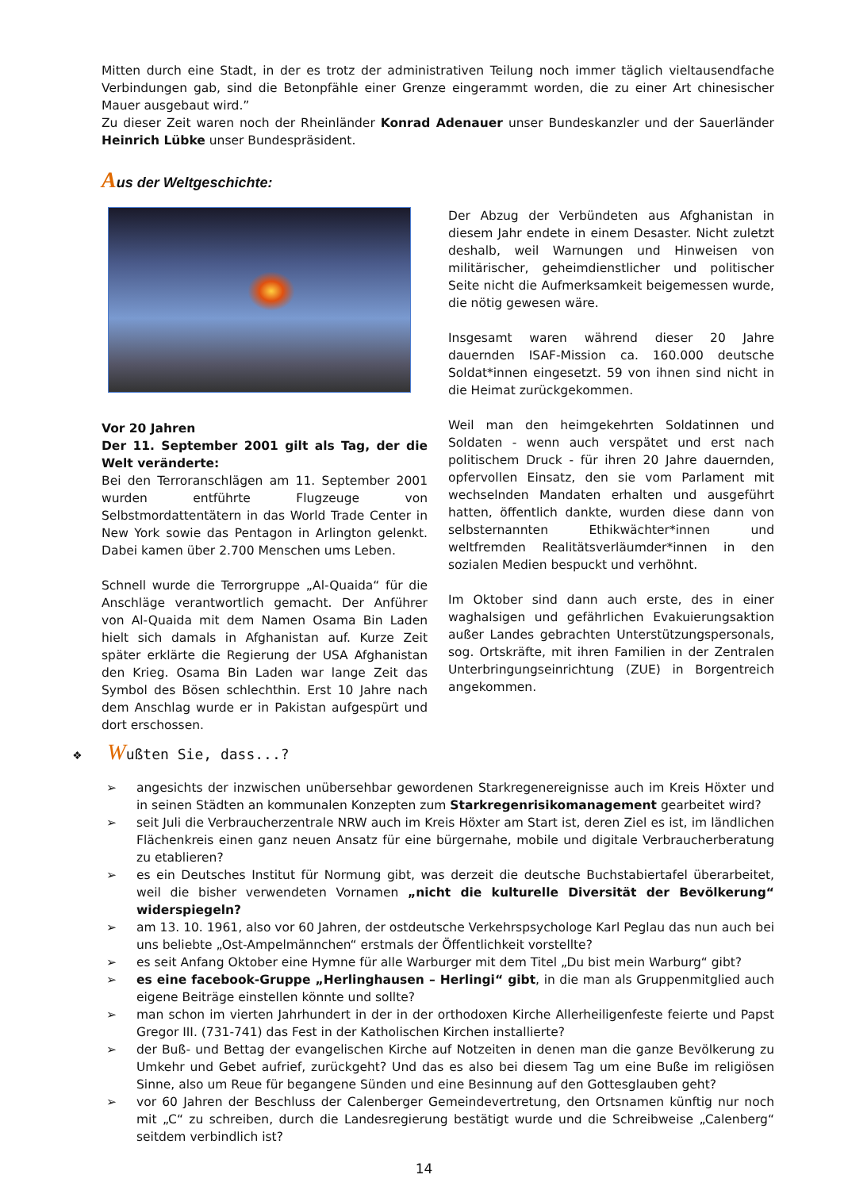Mitten durch eine Stadt, in der es trotz der administrativen Teilung noch immer täglich vieltausendfache Verbindungen gab, sind die Betonpfähle einer Grenze eingerammt worden, die zu einer Art chinesischer Mauer ausgebaut wird.”
Zu dieser Zeit waren noch der Rheinländer Konrad Adenauer unser Bundeskanzler und der Sauerländer Heinrich Lübke unser Bundespräsident.
Aus der Weltgeschichte:
Vor 20 Jahren
Der 11. September 2001 gilt als Tag, der die Welt veränderte:
Bei den Terroranschlägen am 11. September 2001 wurden entführte Flugzeuge von Selbstmordattentätern in das World Trade Center in New York sowie das Pentagon in Arlington gelenkt. Dabei kamen über 2.700 Menschen ums Leben.
Schnell wurde die Terrorgruppe „Al-Quaida“ für die Anschläge verantwortlich gemacht. Der Anführer von Al-Quaida mit dem Namen Osama Bin Laden hielt sich damals in Afghanistan auf. Kurze Zeit später erklärte die Regierung der USA Afghanistan den Krieg. Osama Bin Laden war lange Zeit das Symbol des Bösen schlechthin. Erst 10 Jahre nach dem Anschlag wurde er in Pakistan aufgespürt und dort erschossen.
Der Abzug der Verbündeten aus Afghanistan in diesem Jahr endete in einem Desaster. Nicht zuletzt deshalb, weil Warnungen und Hinweisen von militärischer, geheimdienstlicher und politischer Seite nicht die Aufmerksamkeit beigemessen wurde, die nötig gewesen wäre.
Insgesamt waren während dieser 20 Jahre dauernden ISAF-Mission ca. 160.000 deutsche Soldat*innen eingesetzt. 59 von ihnen sind nicht in die Heimat zurückgekommen.
Weil man den heimgekehrten Soldatinnen und Soldaten - wenn auch verspätet und erst nach politischem Druck - für ihren 20 Jahre dauernden, opfervollen Einsatz, den sie vom Parlament mit wechselnden Mandaten erhalten und ausgeführt hatten, öffentlich dankte, wurden diese dann von selbsternannten Ethikwächter*innen und weltfremden Realitätsverläumder*innen in den sozialen Medien bespuckt und verhöhnt.
Im Oktober sind dann auch erste, des in einer waghalsigen und gefährlichen Evakuierungsaktion außer Landes gebrachten Unterstützungspersonals, sog. Ortskräfte, mit ihren Familien in der Zentralen Unterbringungseinrichtung (ZUE) in Borgentreich angekommen.
❖ Wußten Sie, dass...?
➢ angesichts der inzwischen unübersehbar gewordenen Starkregenereignisse auch im Kreis Höxter und in seinen Städten an kommunalen Konzepten zum Starkregenrisikomanagement gearbeitet wird?
➢ seit Juli die Verbraucherzentrale NRW auch im Kreis Höxter am Start ist, deren Ziel es ist, im ländlichen Flächenkreis einen ganz neuen Ansatz für eine bürgernahe, mobile und digitale Verbraucherberatung zu etablieren?
➢ es ein Deutsches Institut für Normung gibt, was derzeit die deutsche Buchstabiertafel überarbeitet, weil die bisher verwendeten Vornamen „nicht die kulturelle Diversität der Bevölkerung“ widerspiegeln?
➢ am 13. 10. 1961, also vor 60 Jahren, der ostdeutsche Verkehrspsychologe Karl Peglau das nun auch bei uns beliebte „Ost-Ampelmännchen“ erstmals der Öffentlichkeit vorstellte?
➢ es seit Anfang Oktober eine Hymne für alle Warburger mit dem Titel „Du bist mein Warburg“ gibt?
➢ es eine facebook-Gruppe „Herlinghausen – Herlingi“ gibt, in die man als Gruppenmitglied auch eigene Beiträge einstellen könnte und sollte?
➢ man schon im vierten Jahrhundert in der in der orthodoxen Kirche Allerheiligenfeste feierte und Papst Gregor III. (731-741) das Fest in der Katholischen Kirchen installierte?
➢ der Buß- und Bettag der evangelischen Kirche auf Notzeiten in denen man die ganze Bevölkerung zu Umkehr und Gebet aufrief, zurückgeht? Und das es also bei diesem Tag um eine Buße im religiösen Sinne, also um Reue für begangene Sünden und eine Besinnung auf den Gottesglauben geht?
➢ vor 60 Jahren der Beschluss der Calenberger Gemeindevertretung, den Ortsnamen künftig nur noch mit „C“ zu schreiben, durch die Landesregierung bestätigt wurde und die Schreibweise „Calenberg“ seitdem verbindlich ist?
14